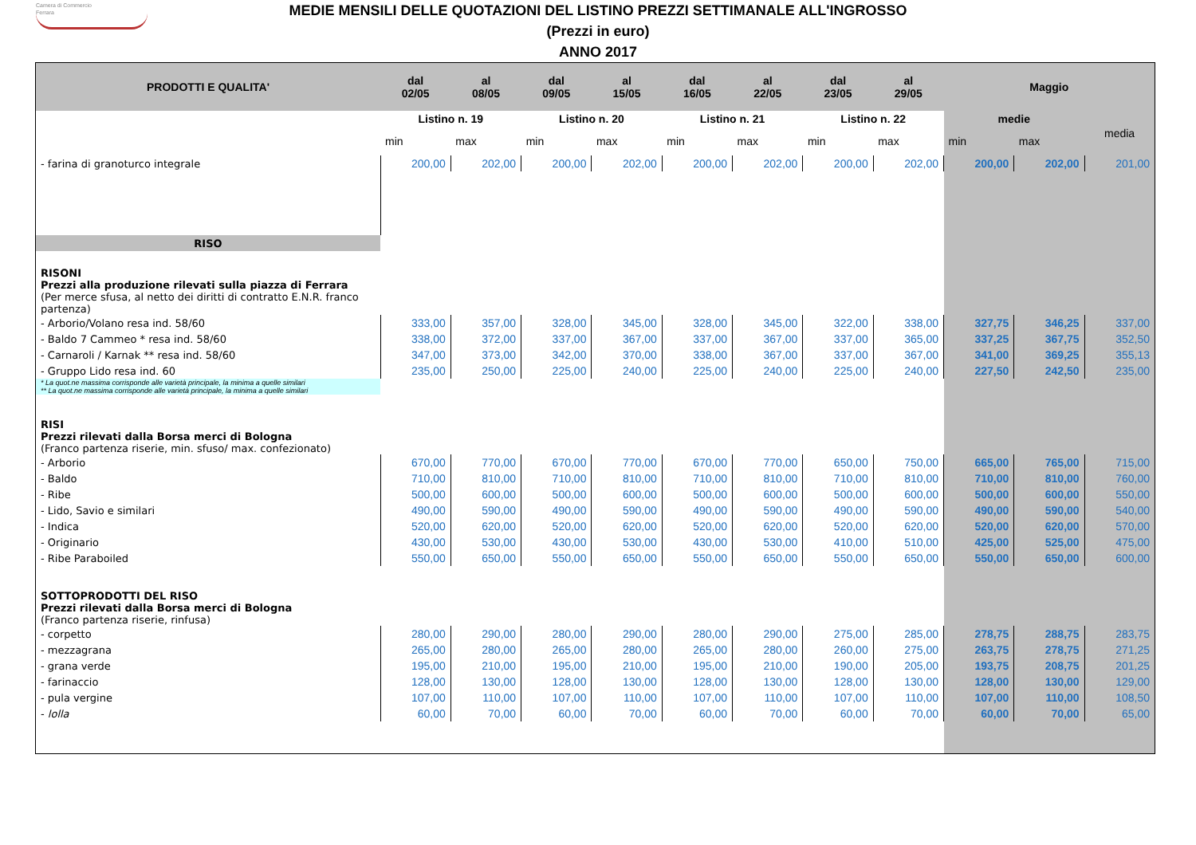Camera di Commercio
Ferrara
MEDIE MENSILI DELLE QUOTAZIONI DEL LISTINO PREZZI SETTIMANALE ALL'INGROSSO
(Prezzi in euro)
ANNO 2017
| PRODOTTI E QUALITA' | dal 02/05 | al 08/05 | dal 09/05 | al 15/05 | dal 16/05 | al 22/05 | dal 23/05 | al 29/05 | Maggio | | |
| --- | --- | --- | --- | --- | --- | --- | --- | --- | --- | --- | --- |
| | Listino n. 19 | | Listino n. 20 | | Listino n. 21 | | Listino n. 22 | | medie | | media |
| | min | max | min | max | min | max | min | max | min | max | |
| - farina di granoturco integrale | 200,00 | 202,00 | 200,00 | 202,00 | 200,00 | 202,00 | 200,00 | 202,00 | 200,00 | 202,00 | 201,00 |
| RISO | | | | | | | | | | | |
| RISONI Prezzi alla produzione rilevati sulla piazza di Ferrara (Per merce sfusa, al netto dei diritti di contratto E.N.R. franco partenza) | | | | | | | | | | | |
| - Arborio/Volano resa ind. 58/60 | 333,00 | 357,00 | 328,00 | 345,00 | 328,00 | 345,00 | 322,00 | 338,00 | 327,75 | 346,25 | 337,00 |
| - Baldo 7 Cammeo * resa ind. 58/60 | 338,00 | 372,00 | 337,00 | 367,00 | 337,00 | 367,00 | 337,00 | 365,00 | 337,25 | 367,75 | 352,50 |
| - Carnaroli / Karnak ** resa ind. 58/60 | 347,00 | 373,00 | 342,00 | 370,00 | 338,00 | 367,00 | 337,00 | 367,00 | 341,00 | 369,25 | 355,13 |
| - Gruppo Lido resa ind. 60 | 235,00 | 250,00 | 225,00 | 240,00 | 225,00 | 240,00 | 225,00 | 240,00 | 227,50 | 242,50 | 235,00 |
| * La quot.ne massima corrisponde alle varietà principale, la minima a quelle similari ** La quot.ne massima corrisponde alle varietà principale, la minima a quelle similari | | | | | | | | | | | |
| RISI Prezzi rilevati dalla Borsa merci di Bologna (Franco partenza riserie, min. sfuso/ max. confezionato) | | | | | | | | | | | |
| - Arborio | 670,00 | 770,00 | 670,00 | 770,00 | 670,00 | 770,00 | 650,00 | 750,00 | 665,00 | 765,00 | 715,00 |
| - Baldo | 710,00 | 810,00 | 710,00 | 810,00 | 710,00 | 810,00 | 710,00 | 810,00 | 710,00 | 810,00 | 760,00 |
| - Ribe | 500,00 | 600,00 | 500,00 | 600,00 | 500,00 | 600,00 | 500,00 | 600,00 | 500,00 | 600,00 | 550,00 |
| - Lido, Savio e similari | 490,00 | 590,00 | 490,00 | 590,00 | 490,00 | 590,00 | 490,00 | 590,00 | 490,00 | 590,00 | 540,00 |
| - Indica | 520,00 | 620,00 | 520,00 | 620,00 | 520,00 | 620,00 | 520,00 | 620,00 | 520,00 | 620,00 | 570,00 |
| - Originario | 430,00 | 530,00 | 430,00 | 530,00 | 430,00 | 530,00 | 410,00 | 510,00 | 425,00 | 525,00 | 475,00 |
| - Ribe Paraboiled | 550,00 | 650,00 | 550,00 | 650,00 | 550,00 | 650,00 | 550,00 | 650,00 | 550,00 | 650,00 | 600,00 |
| SOTTOPRODOTTI DEL RISO Prezzi rilevati dalla Borsa merci di Bologna (Franco partenza riserie, rinfusa) | | | | | | | | | | | |
| - corpetto | 280,00 | 290,00 | 280,00 | 290,00 | 280,00 | 290,00 | 275,00 | 285,00 | 278,75 | 288,75 | 283,75 |
| - mezzagrana | 265,00 | 280,00 | 265,00 | 280,00 | 265,00 | 280,00 | 260,00 | 275,00 | 263,75 | 278,75 | 271,25 |
| - grana verde | 195,00 | 210,00 | 195,00 | 210,00 | 195,00 | 210,00 | 190,00 | 205,00 | 193,75 | 208,75 | 201,25 |
| - farinaccio | 128,00 | 130,00 | 128,00 | 130,00 | 128,00 | 130,00 | 128,00 | 130,00 | 128,00 | 130,00 | 129,00 |
| - pula vergine | 107,00 | 110,00 | 107,00 | 110,00 | 107,00 | 110,00 | 107,00 | 110,00 | 107,00 | 110,00 | 108,50 |
| - lolla | 60,00 | 70,00 | 60,00 | 70,00 | 60,00 | 70,00 | 60,00 | 70,00 | 60,00 | 70,00 | 65,00 |